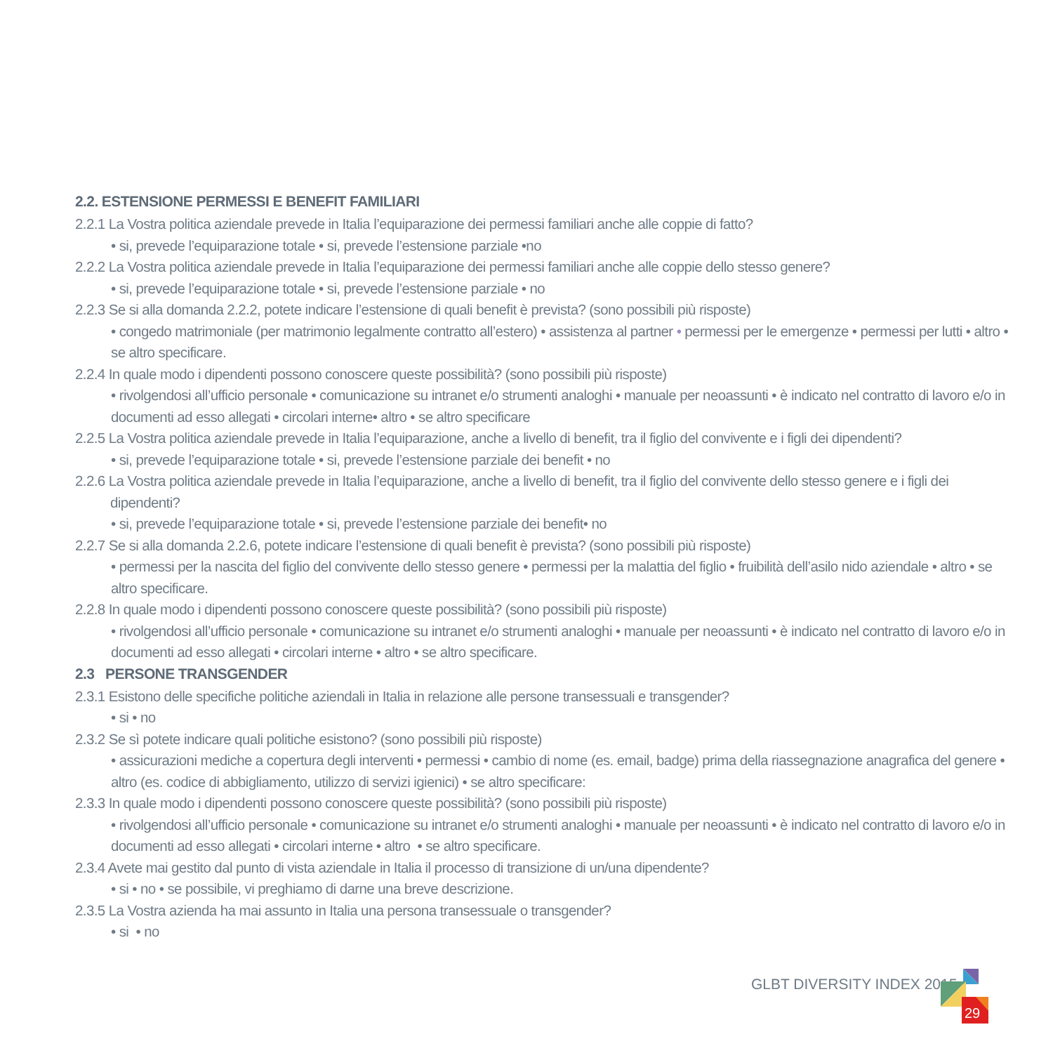2.2. ESTENSIONE PERMESSI E BENEFIT FAMILIARI
2.2.1 La Vostra politica aziendale prevede in Italia l’equiparazione dei permessi familiari anche alle coppie di fatto?
• si, prevede l’equiparazione totale • si, prevede l’estensione parziale •no
2.2.2 La Vostra politica aziendale prevede in Italia l’equiparazione dei permessi familiari anche alle coppie dello stesso genere?
• si, prevede l’equiparazione totale • si, prevede l’estensione parziale • no
2.2.3 Se si alla domanda 2.2.2, potete indicare l’estensione di quali benefit è prevista? (sono possibili più risposte)
• congedo matrimoniale (per matrimonio legalmente contratto all’estero) • assistenza al partner • permessi per le emergenze • permessi per lutti • altro • se altro specificare.
2.2.4 In quale modo i dipendenti possono conoscere queste possibilità? (sono possibili più risposte)
• rivolgendosi all’ufficio personale • comunicazione su intranet e/o strumenti analoghi • manuale per neoassunti • è indicato nel contratto di lavoro e/o in documenti ad esso allegati • circolari interne• altro • se altro specificare
2.2.5 La Vostra politica aziendale prevede in Italia l’equiparazione, anche a livello di benefit, tra il figlio del convivente e i figli dei dipendenti?
• si, prevede l’equiparazione totale • si, prevede l’estensione parziale dei benefit • no
2.2.6 La Vostra politica aziendale prevede in Italia l’equiparazione, anche a livello di benefit, tra il figlio del convivente dello stesso genere e i figli dei dipendenti?
• si, prevede l’equiparazione totale • si, prevede l’estensione parziale dei benefit• no
2.2.7 Se si alla domanda 2.2.6, potete indicare l’estensione di quali benefit è prevista? (sono possibili più risposte)
• permessi per la nascita del figlio del convivente dello stesso genere • permessi per la malattia del figlio • fruibilità dell’asilo nido aziendale • altro • se altro specificare.
2.2.8 In quale modo i dipendenti possono conoscere queste possibilità? (sono possibili più risposte)
• rivolgendosi all’ufficio personale • comunicazione su intranet e/o strumenti analoghi • manuale per neoassunti • è indicato nel contratto di lavoro e/o in documenti ad esso allegati • circolari interne • altro • se altro specificare.
2.3 PERSONE TRANSGENDER
2.3.1 Esistono delle specifiche politiche aziendali in Italia in relazione alle persone transessuali e transgender?
• si • no
2.3.2 Se sì potete indicare quali politiche esistono? (sono possibili più risposte)
• assicurazioni mediche a copertura degli interventi • permessi • cambio di nome (es. email, badge) prima della riassegnazione anagrafica del genere • altro (es. codice di abbigliamento, utilizzo di servizi igienici) • se altro specificare:
2.3.3 In quale modo i dipendenti possono conoscere queste possibilità? (sono possibili più risposte)
• rivolgendosi all’ufficio personale • comunicazione su intranet e/o strumenti analoghi • manuale per neoassunti • è indicato nel contratto di lavoro e/o in documenti ad esso allegati • circolari interne • altro • se altro specificare.
2.3.4 Avete mai gestito dal punto di vista aziendale in Italia il processo di transizione di un/una dipendente?
• si • no • se possibile, vi preghiamo di darne una breve descrizione.
2.3.5 La Vostra azienda ha mai assunto in Italia una persona transessuale o transgender?
• si • no
GLBT DIVERSITY INDEX 2015
29